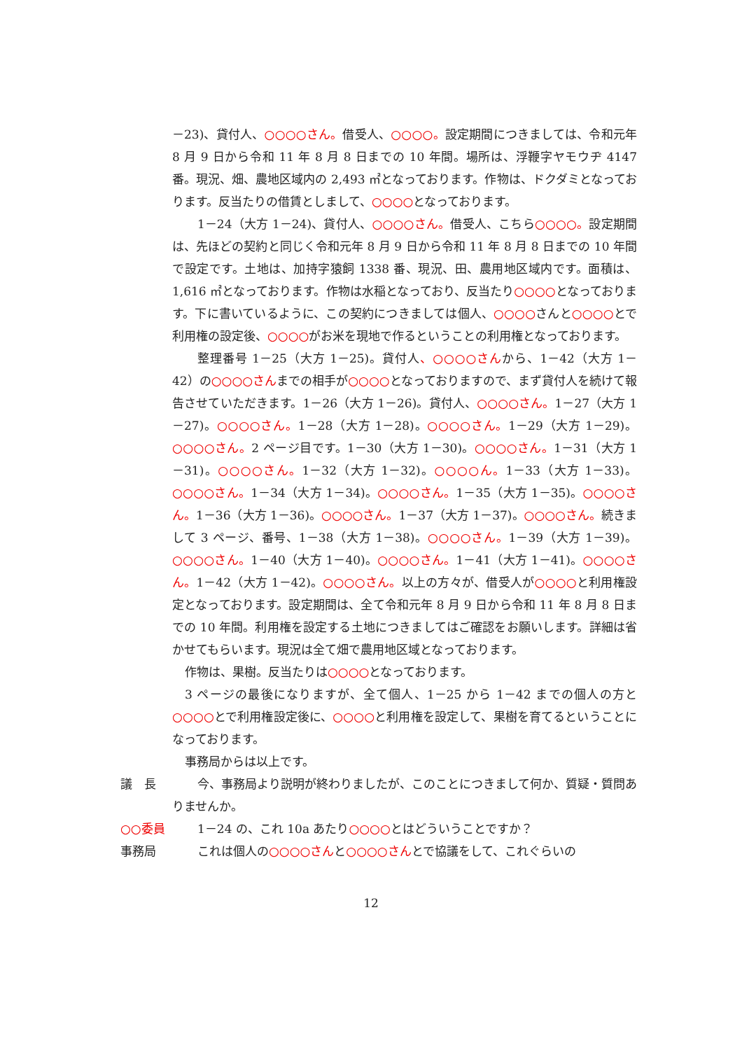－23)、貸付人、○○○○さん。借受人、○○○○。設定期間につきましては、令和元年 8 月 9 日から令和 11 年 8 月 8 日までの 10 年間。場所は、浮鞭字ヤモウヂ 4147 番。現況、畑、農地区域内の 2,493 ㎡となっております。作物は、ドクダミとなっております。反当たりの借賃としまして、○○○○となっております。
1－24（大方 1－24)、貸付人、○○○○さん。借受人、こちら○○○○。設定期間は、先ほどの契約と同じく令和元年 8 月 9 日から令和 11 年 8 月 8 日までの 10 年間で設定です。土地は、加持字猿飼 1338 番、現況、田、農用地区域内です。面積は、1,616 ㎡となっております。作物は水稲となっており、反当たり○○○○となっております。下に書いているように、この契約につきましては個人、○○○○さんと○○○○とで利用権の設定後、○○○○がお米を現地で作るということの利用権となっております。
整理番号 1－25（大方 1－25)。貸付人、○○○○さんから、1－42（大方 1－42）の○○○○さんまでの相手が○○○○となっておりますので、まず貸付人を続けて報告させていただきます。1－26（大方 1－26)。貸付人、○○○○さん。1－27（大方 1－27)。○○○○さん。1－28（大方 1－28)。○○○○さん。1－29（大方 1－29)。○○○○さん。2 ページ目です。1－30（大方 1－30)。○○○○さん。1－31（大方 1－31)。○○○○さん。1－32（大方 1－32)。○○○○ん。1－33（大方 1－33)。○○○○さん。1－34（大方 1－34)。○○○○さん。1－35（大方 1－35)。○○○○さん。1－36（大方 1－36)。○○○○さん。1－37（大方 1－37)。○○○○さん。続きまして 3 ページ、番号、1－38（大方 1－38)。○○○○さん。1－39（大方 1－39)。○○○○さん。1－40（大方 1－40)。○○○○さん。1－41（大方 1－41)。○○○○さん。1－42（大方 1－42)。○○○○さん。以上の方々が、借受人が○○○○と利用権設定となっております。設定期間は、全て令和元年 8 月 9 日から令和 11 年 8 月 8 日までの 10 年間。利用権を設定する土地につきましてはご確認をお願いします。詳細は省かせてもらいます。現況は全て畑で農用地区域となっております。
作物は、果樹。反当たりは○○○○となっております。
3 ページの最後になりますが、全て個人、1－25 から 1－42 までの個人の方と○○○○とで利用権設定後に、○○○○と利用権を設定して、果樹を育てるということになっております。
事務局からは以上です。
議　長 今、事務局より説明が終わりましたが、このことにつきまして何か、質疑・質問ありませんか。
○○委員 1－24 の、これ 10a あたり○○○○とはどういうことですか？
事務局 これは個人の○○○○さんと○○○○さんとで協議をして、これぐらいの
12